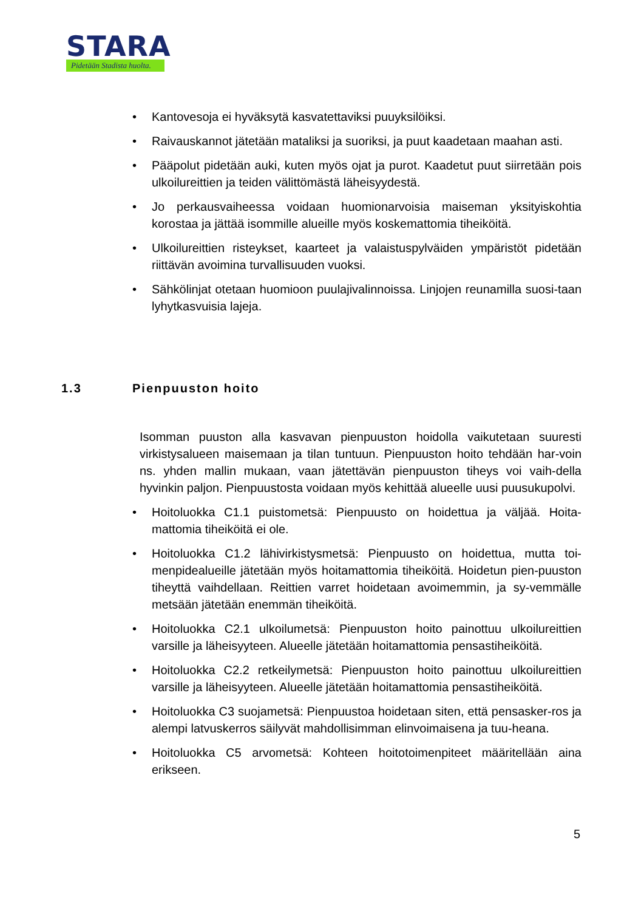STARA
Pidetään Stadista huolta.
• Kantovesoja ei hyväksytä kasvatettaviksi puuyksilöiksi.
• Raivauskannot jätetään mataliksi ja suoriksi, ja puut kaadetaan maahan asti.
• Pääpolut pidetään auki, kuten myös ojat ja purot. Kaadetut puut siirretään pois ulkoilureittien ja teiden välittömästä läheisyydestä.
• Jo perkausvaiheessa voidaan huomionarvoisia maiseman yksityiskohtia korostaa ja jättää isommille alueille myös koskemattomia tiheiköitä.
• Ulkoilureittien risteykset, kaarteet ja valaistuspylväiden ympäristöt pidetään riittävän avoimina turvallisuuden vuoksi.
• Sähkölinjat otetaan huomioon puulajivalinnoissa. Linjojen reunamilla suosi-taan lyhytkasvuisia lajeja.
1.3 Pienpuuston hoito
Isomman puuston alla kasvavan pienpuuston hoidolla vaikutetaan suuresti virkistysalueen maisemaan ja tilan tuntuun. Pienpuuston hoito tehdään har-voin ns. yhden mallin mukaan, vaan jätettävän pienpuuston tiheys voi vaih-della hyvinkin paljon. Pienpuustosta voidaan myös kehittää alueelle uusi puusukupolvi.
• Hoitoluokka C1.1 puistometsä: Pienpuusto on hoidettua ja väljää. Hoita-mattomia tiheiköitä ei ole.
• Hoitoluokka C1.2 lähivirkistysmetsä: Pienpuusto on hoidettua, mutta toi-menpidealueille jätetään myös hoitamattomia tiheiköitä. Hoidetun pien-puuston tiheyttä vaihdellaan. Reittien varret hoidetaan avoimemmin, ja sy-vemmälle metsään jätetään enemmän tiheiköitä.
• Hoitoluokka C2.1 ulkoilumetsä: Pienpuuston hoito painottuu ulkoilureittien varsille ja läheisyyteen. Alueelle jätetään hoitamattomia pensastiheiköitä.
• Hoitoluokka C2.2 retkeilymetsä: Pienpuuston hoito painottuu ulkoilureittien varsille ja läheisyyteen. Alueelle jätetään hoitamattomia pensastiheiköitä.
• Hoitoluokka C3 suojametsä: Pienpuustoa hoidetaan siten, että pensasker-ros ja alempi latvuskerros säilyvät mahdollisimman elinvoimaisena ja tuu-heana.
• Hoitoluokka C5 arvometsä: Kohteen hoitotoimenpiteet määritellään aina erikseen.
5